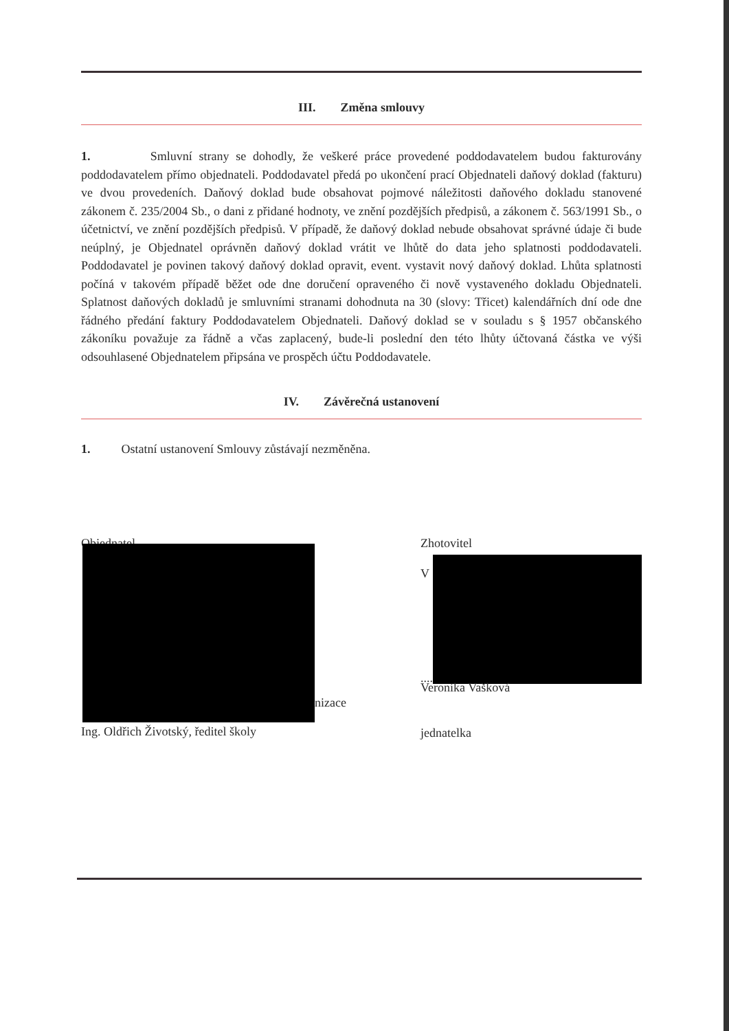III. Změna smlouvy
1. Smluvní strany se dohodly, že veškeré práce provedené poddodavatelem budou fakturovány poddodavatelem přímo objednateli. Poddodavatel předá po ukončení prací Objednateli daňový doklad (fakturu) ve dvou provedeních. Daňový doklad bude obsahovat pojmové náležitosti daňového dokladu stanovené zákonem č. 235/2004 Sb., o dani z přidané hodnoty, ve znění pozdějších předpisů, a zákonem č. 563/1991 Sb., o účetnictví, ve znění pozdějších předpisů. V případě, že daňový doklad nebude obsahovat správné údaje či bude neúplný, je Objednatel oprávněn daňový doklad vrátit ve lhůtě do data jeho splatnosti poddodavateli. Poddodavatel je povinen takový daňový doklad opravit, event. vystavit nový daňový doklad. Lhůta splatnosti počíná v takovém případě běžet ode dne doručení opraveného či nově vystaveného dokladu Objednateli. Splatnost daňových dokladů je smluvními stranami dohodnuta na 30 (slovy: Třicet) kalendářních dní ode dne řádného předání faktury Poddodavatelem Objednateli. Daňový doklad se v souladu s § 1957 občanského zákoníku považuje za řádně a včas zaplacený, bude-li poslední den této lhůty účtovaná částka ve výši odsouhlasené Objednatelem připsána ve prospěch účtu Poddodavatele.
IV. Závěrečná ustanovení
1. Ostatní ustanovení Smlouvy zůstávají nezměněna.
Objednatel
nizace
Ing. Oldřich Životský, ředitel školy
Zhotovitel
V
....
Veronika Vašková
jednatelka